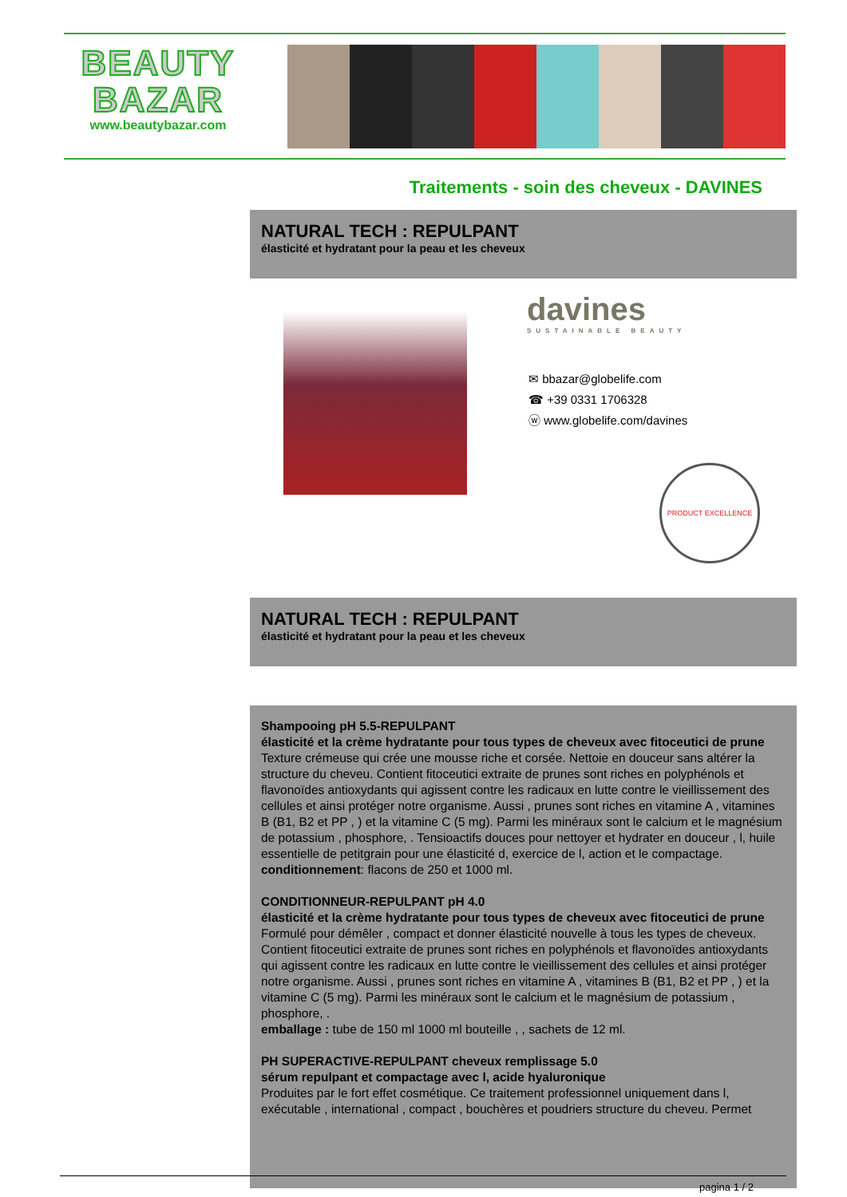BEAUTY
BAZAR
www.beautybazar.com
Traitements - soin des cheveux - DAVINES
NATURAL TECH : REPULPANT
élasticité et hydratant pour la peau et les cheveux
davines
SUSTAINABLE BEAUTY
✉ bbazar@globelife.com
☎ +39 0331 1706328
ⓦ www.globelife.com/davines
PRODUCT EXCELLENCE
NATURAL TECH : REPULPANT
élasticité et hydratant pour la peau et les cheveux
Shampooing pH 5.5-REPULPANT
élasticité et la crème hydratante pour tous types de cheveux avec fitoceutici de prune
Texture crémeuse qui crée une mousse riche et corsée. Nettoie en douceur sans altérer la structure du cheveu. Contient fitoceutici extraite de prunes sont riches en polyphénols et flavonoïdes antioxydants qui agissent contre les radicaux en lutte contre le vieillissement des cellules et ainsi protéger notre organisme. Aussi , prunes sont riches en vitamine A , vitamines B (B1, B2 et PP , ) et la vitamine C (5 mg). Parmi les minéraux sont le calcium et le magnésium de potassium , phosphore, . Tensioactifs douces pour nettoyer et hydrater en douceur , l, huile essentielle de petitgrain pour une élasticité d, exercice de l, action et le compactage.
conditionnement: flacons de 250 et 1000 ml.
CONDITIONNEUR-REPULPANT pH 4.0
élasticité et la crème hydratante pour tous types de cheveux avec fitoceutici de prune
Formulé pour démêler , compact et donner élasticité nouvelle à tous les types de cheveux. Contient fitoceutici extraite de prunes sont riches en polyphénols et flavonoïdes antioxydants qui agissent contre les radicaux en lutte contre le vieillissement des cellules et ainsi protéger notre organisme. Aussi , prunes sont riches en vitamine A , vitamines B (B1, B2 et PP , ) et la vitamine C (5 mg). Parmi les minéraux sont le calcium et le magnésium de potassium , phosphore, .
emballage : tube de 150 ml 1000 ml bouteille , , sachets de 12 ml.
PH SUPERACTIVE-REPULPANT cheveux remplissage 5.0
sérum repulpant et compactage avec l, acide hyaluronique
Produites par le fort effet cosmétique. Ce traitement professionnel uniquement dans l, exécutable , international , compact , bouchères et poudriers structure du cheveu. Permet
pagina 1 / 2